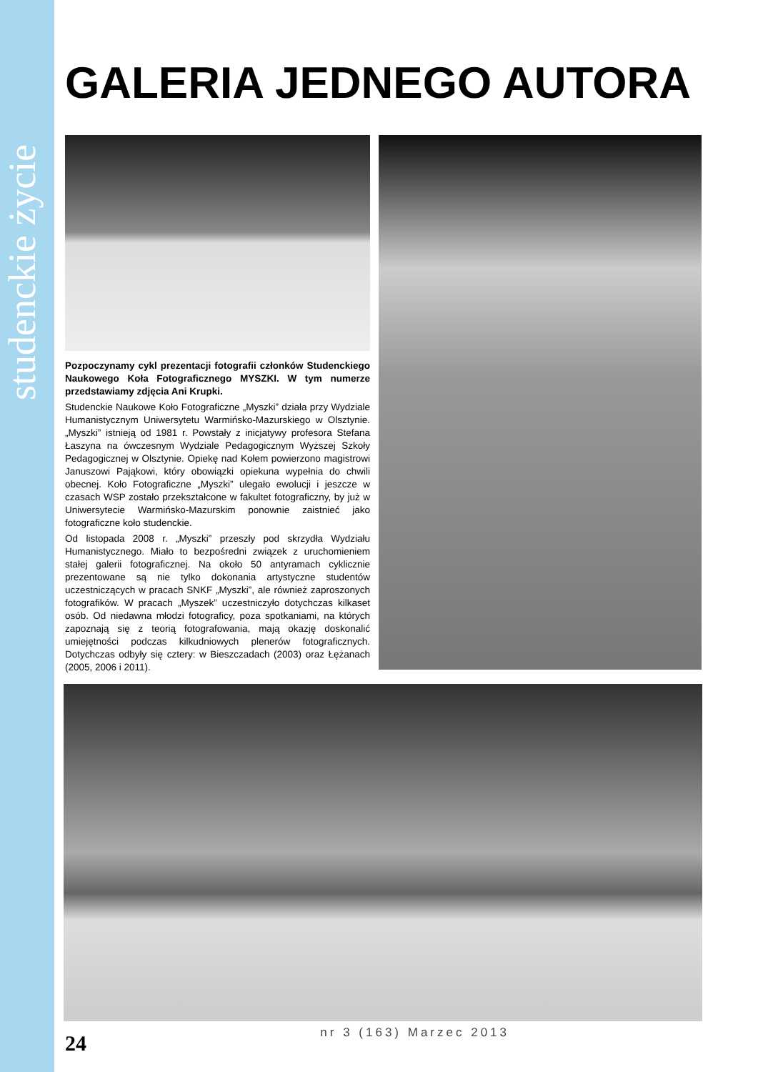studenckie życie
GALERIA JEDNEGO AUTORA
Pozpoczynamy cykl prezentacji fotografii członków Studenckiego Naukowego Koła Fotograficznego MYSZKI. W tym numerze przedstawiamy zdjęcia Ani Krupki.
Studenckie Naukowe Koło Fotograficzne „Myszki” działa przy Wydziale Humanistycznym Uniwersytetu Warmińsko-Mazurskiego w Olsztynie. „Myszki” istnieją od 1981 r. Powstały z inicjatywy profesora Stefana Łaszyna na ówczesnym Wydziale Pedagogicznym Wyższej Szkoły Pedagogicznej w Olsztynie. Opiekę nad Kołem powierzono magistrowi Januszowi Pająkowi, który obowiązki opiekuna wypełnia do chwili obecnej. Koło Fotograficzne „Myszki” ulegało ewolucji i jeszcze w czasach WSP zostało przekształcone w fakultet fotograficzny, by już w Uniwersytecie Warmińsko-Mazurskim ponownie zaistnieć jako fotograficzne koło studenckie.
Od listopada 2008 r. „Myszki” przeszły pod skrzydła Wydziału Humanistycznego. Miało to bezpośredni związek z uruchomieniem stałej galerii fotograficznej. Na około 50 antyramach cyklicznie prezentowane są nie tylko dokonania artystyczne studentów uczestniczących w pracach SNKF „Myszki”, ale również zaproszonych fotografików. W pracach „Myszek” uczestniczyło dotychczas kilkaset osób. Od niedawna młodzi fotograficy, poza spotkaniami, na których zapoznają się z teorią fotografowania, mają okazję doskonalić umiejętności podczas kilkudniowych plenerów fotograficznych. Dotychczas odbyły się cztery: w Bieszczadach (2003) oraz Łężanach (2005, 2006 i 2011).
24
nr 3 (163) Marzec 2013